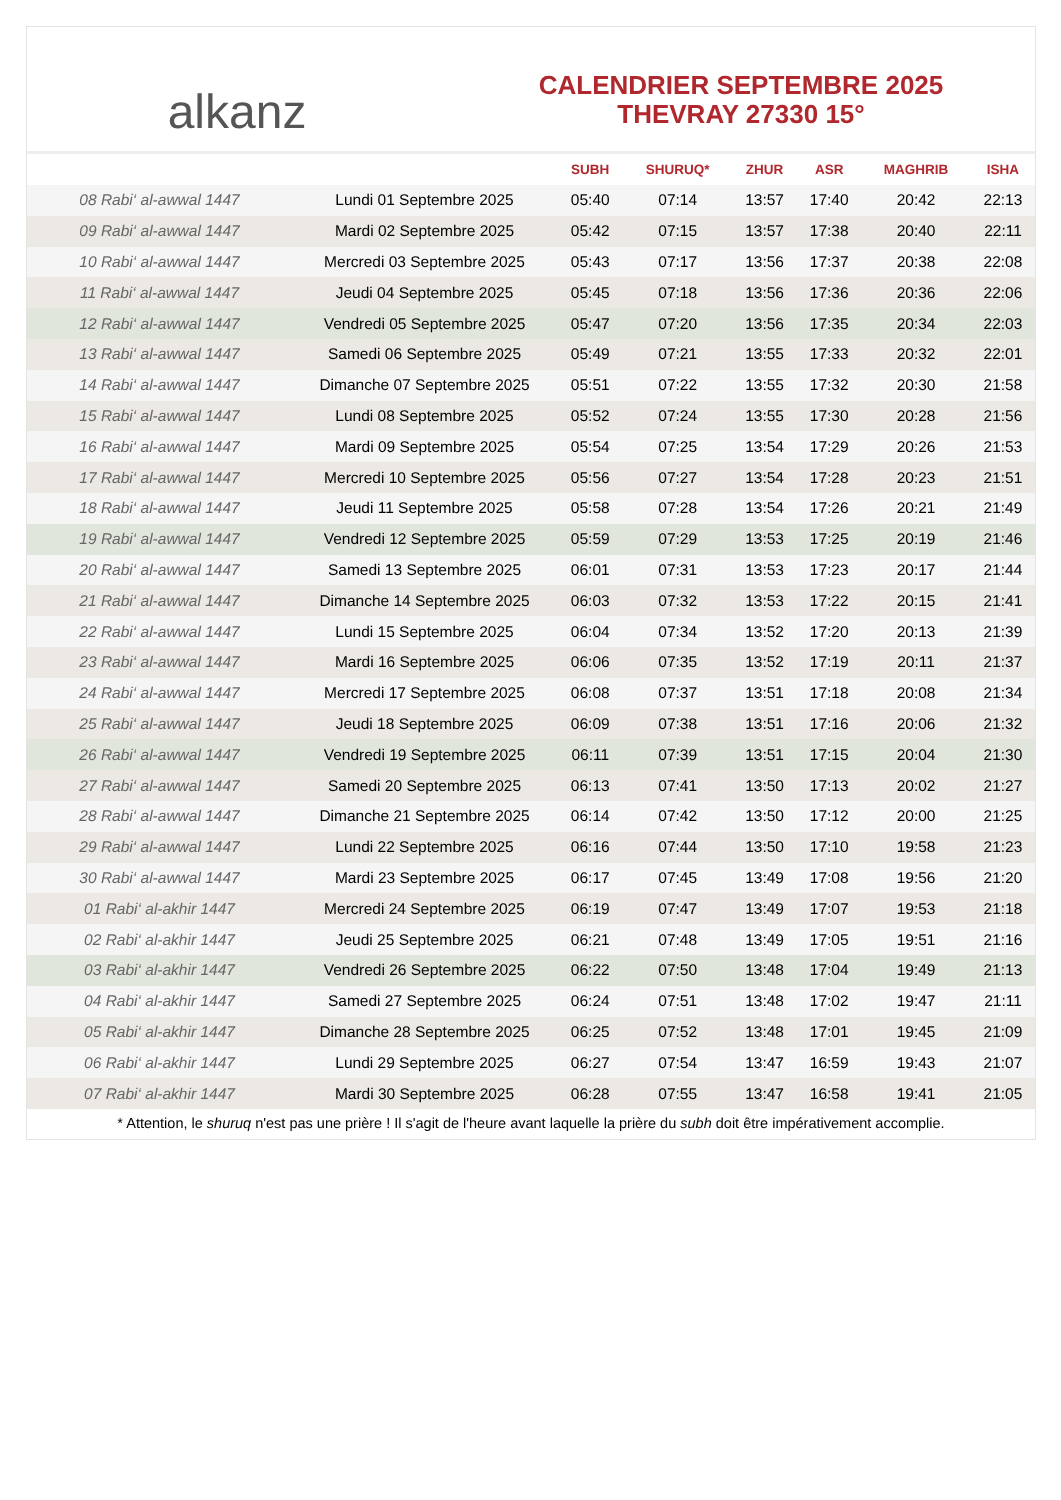alkanz
CALENDRIER SEPTEMBRE 2025
THEVRAY 27330 15°
| | | SUBH | SHURUQ* | ZHUR | ASR | MAGHRIB | ISHA |
| --- | --- | --- | --- | --- | --- | --- | --- |
| 08 Rabi‘ al-awwal 1447 | Lundi 01 Septembre 2025 | 05:40 | 07:14 | 13:57 | 17:40 | 20:42 | 22:13 |
| 09 Rabi‘ al-awwal 1447 | Mardi 02 Septembre 2025 | 05:42 | 07:15 | 13:57 | 17:38 | 20:40 | 22:11 |
| 10 Rabi‘ al-awwal 1447 | Mercredi 03 Septembre 2025 | 05:43 | 07:17 | 13:56 | 17:37 | 20:38 | 22:08 |
| 11 Rabi‘ al-awwal 1447 | Jeudi 04 Septembre 2025 | 05:45 | 07:18 | 13:56 | 17:36 | 20:36 | 22:06 |
| 12 Rabi‘ al-awwal 1447 | Vendredi 05 Septembre 2025 | 05:47 | 07:20 | 13:56 | 17:35 | 20:34 | 22:03 |
| 13 Rabi‘ al-awwal 1447 | Samedi 06 Septembre 2025 | 05:49 | 07:21 | 13:55 | 17:33 | 20:32 | 22:01 |
| 14 Rabi‘ al-awwal 1447 | Dimanche 07 Septembre 2025 | 05:51 | 07:22 | 13:55 | 17:32 | 20:30 | 21:58 |
| 15 Rabi‘ al-awwal 1447 | Lundi 08 Septembre 2025 | 05:52 | 07:24 | 13:55 | 17:30 | 20:28 | 21:56 |
| 16 Rabi‘ al-awwal 1447 | Mardi 09 Septembre 2025 | 05:54 | 07:25 | 13:54 | 17:29 | 20:26 | 21:53 |
| 17 Rabi‘ al-awwal 1447 | Mercredi 10 Septembre 2025 | 05:56 | 07:27 | 13:54 | 17:28 | 20:23 | 21:51 |
| 18 Rabi‘ al-awwal 1447 | Jeudi 11 Septembre 2025 | 05:58 | 07:28 | 13:54 | 17:26 | 20:21 | 21:49 |
| 19 Rabi‘ al-awwal 1447 | Vendredi 12 Septembre 2025 | 05:59 | 07:29 | 13:53 | 17:25 | 20:19 | 21:46 |
| 20 Rabi‘ al-awwal 1447 | Samedi 13 Septembre 2025 | 06:01 | 07:31 | 13:53 | 17:23 | 20:17 | 21:44 |
| 21 Rabi‘ al-awwal 1447 | Dimanche 14 Septembre 2025 | 06:03 | 07:32 | 13:53 | 17:22 | 20:15 | 21:41 |
| 22 Rabi‘ al-awwal 1447 | Lundi 15 Septembre 2025 | 06:04 | 07:34 | 13:52 | 17:20 | 20:13 | 21:39 |
| 23 Rabi‘ al-awwal 1447 | Mardi 16 Septembre 2025 | 06:06 | 07:35 | 13:52 | 17:19 | 20:11 | 21:37 |
| 24 Rabi‘ al-awwal 1447 | Mercredi 17 Septembre 2025 | 06:08 | 07:37 | 13:51 | 17:18 | 20:08 | 21:34 |
| 25 Rabi‘ al-awwal 1447 | Jeudi 18 Septembre 2025 | 06:09 | 07:38 | 13:51 | 17:16 | 20:06 | 21:32 |
| 26 Rabi‘ al-awwal 1447 | Vendredi 19 Septembre 2025 | 06:11 | 07:39 | 13:51 | 17:15 | 20:04 | 21:30 |
| 27 Rabi‘ al-awwal 1447 | Samedi 20 Septembre 2025 | 06:13 | 07:41 | 13:50 | 17:13 | 20:02 | 21:27 |
| 28 Rabi‘ al-awwal 1447 | Dimanche 21 Septembre 2025 | 06:14 | 07:42 | 13:50 | 17:12 | 20:00 | 21:25 |
| 29 Rabi‘ al-awwal 1447 | Lundi 22 Septembre 2025 | 06:16 | 07:44 | 13:50 | 17:10 | 19:58 | 21:23 |
| 30 Rabi‘ al-awwal 1447 | Mardi 23 Septembre 2025 | 06:17 | 07:45 | 13:49 | 17:08 | 19:56 | 21:20 |
| 01 Rabi‘ al-akhir 1447 | Mercredi 24 Septembre 2025 | 06:19 | 07:47 | 13:49 | 17:07 | 19:53 | 21:18 |
| 02 Rabi‘ al-akhir 1447 | Jeudi 25 Septembre 2025 | 06:21 | 07:48 | 13:49 | 17:05 | 19:51 | 21:16 |
| 03 Rabi‘ al-akhir 1447 | Vendredi 26 Septembre 2025 | 06:22 | 07:50 | 13:48 | 17:04 | 19:49 | 21:13 |
| 04 Rabi‘ al-akhir 1447 | Samedi 27 Septembre 2025 | 06:24 | 07:51 | 13:48 | 17:02 | 19:47 | 21:11 |
| 05 Rabi‘ al-akhir 1447 | Dimanche 28 Septembre 2025 | 06:25 | 07:52 | 13:48 | 17:01 | 19:45 | 21:09 |
| 06 Rabi‘ al-akhir 1447 | Lundi 29 Septembre 2025 | 06:27 | 07:54 | 13:47 | 16:59 | 19:43 | 21:07 |
| 07 Rabi‘ al-akhir 1447 | Mardi 30 Septembre 2025 | 06:28 | 07:55 | 13:47 | 16:58 | 19:41 | 21:05 |
* Attention, le shuruq n'est pas une prière ! Il s'agit de l'heure avant laquelle la prière du subh doit être impérativement accomplie.